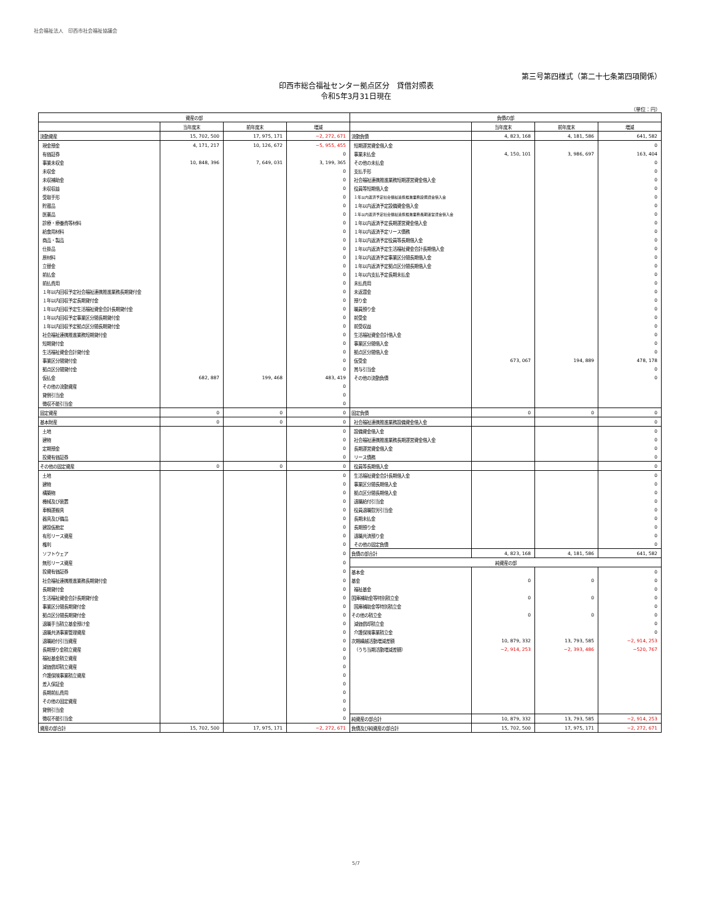社会福祉法人　印西市社会福祉協議会
第三号第四様式（第二十七条第四項関係）
印西市総合福祉センター拠点区分　貸借対照表
令和5年3月31日現在
（単位：円）
| 資産の部 | | | | 負債の部 | | | |
| --- | --- | --- | --- | --- | --- | --- | --- |
| | 当年度末 | 前年度末 | 増減 | | 当年度末 | 前年度末 | 増減 |
| 流動資産 | 15, 702, 500 | 17, 975, 171 | −2, 272, 671 | 流動負債 | 4, 823, 168 | 4, 181, 586 | 641, 582 |
| 現金預金 | 4, 171, 217 | 10, 126, 672 | −5, 955, 455 | 短期運営資金借入金 | | | 0 |
| 有価証券 | | | 0 | 事業未払金 | 4, 150, 101 | 3, 986, 697 | 163, 404 |
| 事業未収金 | 10, 848, 396 | 7, 649, 031 | 3, 199, 365 | その他の未払金 | | | 0 |
| 未収金 | | | 0 | 支払手形 | | | 0 |
| 未収補助金 | | | 0 | 社会福祉連携推進業務短期運営資金借入金 | | | 0 |
| 未収収益 | | | 0 | 役員等短期借入金 | | | 0 |
| 受取手形 | | | 0 | １年以内返済予定社会福祉連携推進業務設備資金借入金 | | | 0 |
| 貯蔵品 | | | 0 | １年以内返済予定設備資金借入金 | | | 0 |
| 医薬品 | | | 0 | １年以内返済予定社会福祉連携推進業務長期運営資金借入金 | | | 0 |
| 診療・療養費等材料 | | | 0 | １年以内返済予定長期運営資金借入金 | | | 0 |
| 給食用材料 | | | 0 | １年以内返済予定リース債務 | | | 0 |
| 商品・製品 | | | 0 | １年以内返済予定役員等長期借入金 | | | 0 |
| 仕掛品 | | | 0 | １年以内返済予定生活福祉資金会計長期借入金 | | | 0 |
| 原材料 | | | 0 | １年以内返済予定事業区分間長期借入金 | | | 0 |
| 立替金 | | | 0 | １年以内返済予定拠点区分間長期借入金 | | | 0 |
| 前払金 | | | 0 | １年以内支払予定長期未払金 | | | 0 |
| 前払費用 | | | 0 | 未払費用 | | | 0 |
| １年以内回収予定社会福祉連携推進業務長期貸付金 | | | 0 | 未返還金 | | | 0 |
| １年以内回収予定長期貸付金 | | | 0 | 預り金 | | | 0 |
| １年以内回収予定生活福祉資金会計長期貸付金 | | | 0 | 職員預り金 | | | 0 |
| １年以内回収予定事業区分間長期貸付金 | | | 0 | 前受金 | | | 0 |
| １年以内回収予定拠点区分間長期貸付金 | | | 0 | 前受収益 | | | 0 |
| 社会福祉連携推進業務短期貸付金 | | | 0 | 生活福祉資金会計借入金 | | | 0 |
| 短期貸付金 | | | 0 | 事業区分間借入金 | | | 0 |
| 生活福祉資金会計貸付金 | | | 0 | 拠点区分間借入金 | | | 0 |
| 事業区分間貸付金 | | | 0 | 仮受金 | 673, 067 | 194, 889 | 478, 178 |
| 拠点区分間貸付金 | | | 0 | 賞与引当金 | | | 0 |
| 仮払金 | 682, 887 | 199, 468 | 483, 419 | その他の流動負債 | | | 0 |
| その他の流動資産 | | | 0 | | | | |
| 貸倒引当金 | | | 0 | | | | |
| 徴収不能引当金 | | | 0 | | | | |
| 固定資産 | 0 | 0 | 0 | 固定負債 | 0 | 0 | 0 |
| 基本財産 | 0 | 0 | 0 | 社会福祉連携推進業務設備資金借入金 | | | 0 |
| 土地 | | | 0 | 設備資金借入金 | | | 0 |
| 建物 | | | 0 | 社会福祉連携推進業務長期運営資金借入金 | | | 0 |
| 定期預金 | | | 0 | 長期運営資金借入金 | | | 0 |
| 投資有価証券 | | | 0 | リース債務 | | | 0 |
| その他の固定資産 | 0 | 0 | 0 | 役員等長期借入金 | | | 0 |
| 土地 | | | 0 | 生活福祉資金会計長期借入金 | | | 0 |
| 建物 | | | 0 | 事業区分間長期借入金 | | | 0 |
| 構築物 | | | 0 | 拠点区分間長期借入金 | | | 0 |
| 機械及び装置 | | | 0 | 退職給付引当金 | | | 0 |
| 車輌運搬具 | | | 0 | 役員退職慰労引当金 | | | 0 |
| 器具及び備品 | | | 0 | 長期未払金 | | | 0 |
| 建設仮勘定 | | | 0 | 長期預り金 | | | 0 |
| 有形リース資産 | | | 0 | 退職共済預り金 | | | 0 |
| 権利 | | | 0 | その他の固定負債 | | | 0 |
| ソフトウェア | | | 0 | 負債の部合計 | 4, 823, 168 | 4, 181, 586 | 641, 582 |
| 無形リース資産 | | | 0 | 純資産の部 | | | |
| 投資有価証券 | | | 0 | 基本金 | | | 0 |
| 社会福祉連携推進業務長期貸付金 | | | 0 | 基金 | 0 | 0 | 0 |
| 長期貸付金 | | | 0 | 福祉基金 | | | 0 |
| 生活福祉資金会計長期貸付金 | | | 0 | 国庫補助金等特別積立金 | 0 | 0 | 0 |
| 事業区分間長期貸付金 | | | 0 | 国庫補助金等特別積立金 | | | 0 |
| 拠点区分間長期貸付金 | | | 0 | その他の積立金 | 0 | 0 | 0 |
| 退職手当積立基金預け金 | | | 0 | 減価償却積立金 | | | 0 |
| 退職共済事業管理資産 | | | 0 | 介護保険事業積立金 | | | 0 |
| 退職給付引当資産 | | | 0 | 次期繰越活動増減差額 | 10, 879, 332 | 13, 793, 585 | −2, 914, 253 |
| 長期預り金積立資産 | | | 0 | （うち当期活動増減差額） | −2, 914, 253 | −2, 393, 486 | −520, 767 |
| 福祉基金積立資産 | | | 0 | | | | |
| 減価償却積立資産 | | | 0 | | | | |
| 介護保険事業積立資産 | | | 0 | | | | |
| 差入保証金 | | | 0 | | | | |
| 長期前払費用 | | | 0 | | | | |
| その他の固定資産 | | | 0 | | | | |
| 貸倒引当金 | | | 0 | | | | |
| 徴収不能引当金 | | | 0 | 純資産の部合計 | 10, 879, 332 | 13, 793, 585 | −2, 914, 253 |
| 資産の部合計 | 15, 702, 500 | 17, 975, 171 | −2, 272, 671 | 負債及び純資産の部合計 | 15, 702, 500 | 17, 975, 171 | −2, 272, 671 |
5/7